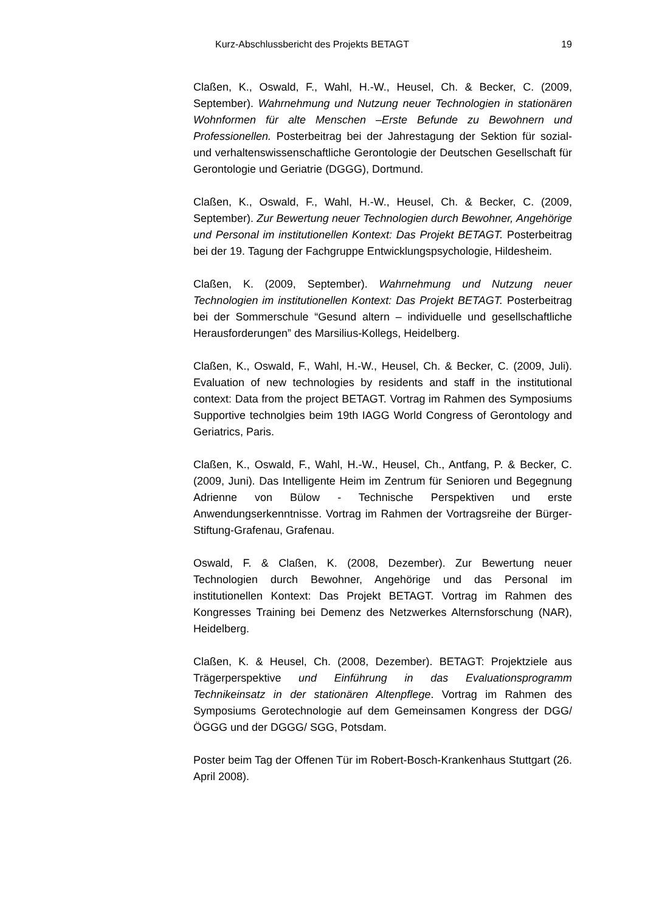Kurz-Abschlussbericht des Projekts BETAGT 19
Claßen, K., Oswald, F., Wahl, H.-W., Heusel, Ch. & Becker, C. (2009, September). Wahrnehmung und Nutzung neuer Technologien in stationären Wohnformen für alte Menschen –Erste Befunde zu Bewohnern und Professionellen. Posterbeitrag bei der Jahrestagung der Sektion für sozial- und verhaltenswissenschaftliche Gerontologie der Deutschen Gesellschaft für Gerontologie und Geriatrie (DGGG), Dortmund.
Claßen, K., Oswald, F., Wahl, H.-W., Heusel, Ch. & Becker, C. (2009, September). Zur Bewertung neuer Technologien durch Bewohner, Angehörige und Personal im institutionellen Kontext: Das Projekt BETAGT. Posterbeitrag bei der 19. Tagung der Fachgruppe Entwicklungspsychologie, Hildesheim.
Claßen, K. (2009, September). Wahrnehmung und Nutzung neuer Technologien im institutionellen Kontext: Das Projekt BETAGT. Posterbeitrag bei der Sommerschule “Gesund altern – individuelle und gesellschaftliche Herausforderungen” des Marsilius-Kollegs, Heidelberg.
Claßen, K., Oswald, F., Wahl, H.-W., Heusel, Ch. & Becker, C. (2009, Juli). Evaluation of new technologies by residents and staff in the institutional context: Data from the project BETAGT. Vortrag im Rahmen des Symposiums Supportive technolgies beim 19th IAGG World Congress of Gerontology and Geriatrics, Paris.
Claßen, K., Oswald, F., Wahl, H.-W., Heusel, Ch., Antfang, P. & Becker, C. (2009, Juni). Das Intelligente Heim im Zentrum für Senioren und Begegnung Adrienne von Bülow - Technische Perspektiven und erste Anwendungserkenntnisse. Vortrag im Rahmen der Vortragsreihe der Bürger-Stiftung-Grafenau, Grafenau.
Oswald, F. & Claßen, K. (2008, Dezember). Zur Bewertung neuer Technologien durch Bewohner, Angehörige und das Personal im institutionellen Kontext: Das Projekt BETAGT. Vortrag im Rahmen des Kongresses Training bei Demenz des Netzwerkes Alternsforschung (NAR), Heidelberg.
Claßen, K. & Heusel, Ch. (2008, Dezember). BETAGT: Projektziele aus Trägerperspektive und Einführung in das Evaluationsprogramm Technikeinsatz in der stationären Altenpflege. Vortrag im Rahmen des Symposiums Gerotechnologie auf dem Gemeinsamen Kongress der DGG/ ÖGGG und der DGGG/ SGG, Potsdam.
Poster beim Tag der Offenen Tür im Robert-Bosch-Krankenhaus Stuttgart (26. April 2008).